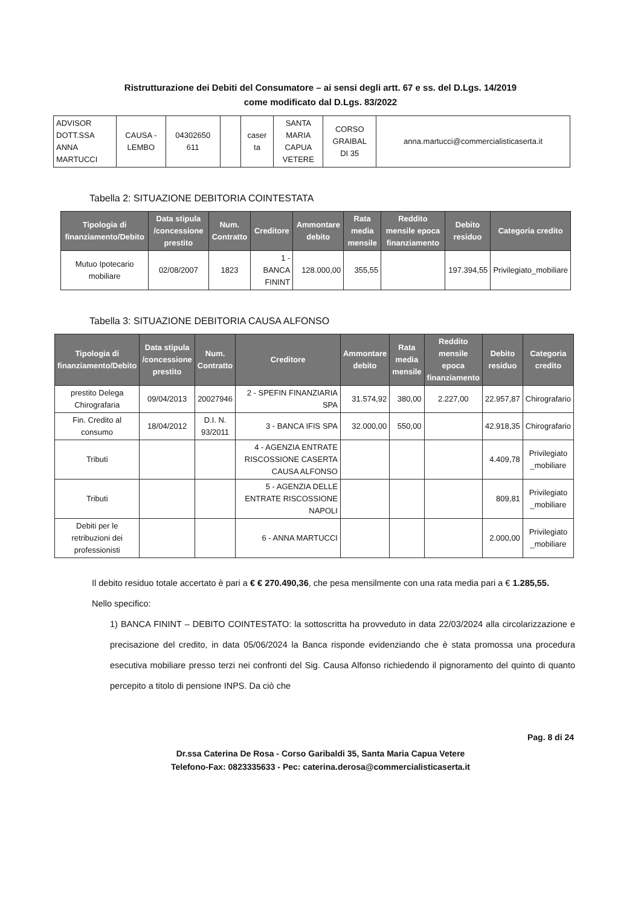Ristrutturazione dei Debiti del Consumatore – ai sensi degli artt. 67 e ss. del D.Lgs. 14/2019
come modificato dal D.Lgs. 83/2022
| ADVISOR DOTT.SSA ANNA MARTUCCI | CAUSA - LEMBO | 04302650 611 | | caser ta | SANTA MARIA CAPUA VETERE | CORSO GRAIBAL DI 35 | anna.martucci@commercialisticaserta.it |
Tabella 2: SITUAZIONE DEBITORIA COINTESTATA
| Tipologia di finanziamento/Debito | Data stipula /concessione prestito | Num. Contratto | Creditore | Ammontare debito | Rata media mensile | Reddito mensile epoca finanziamento | Debito residuo | Categoria credito |
| --- | --- | --- | --- | --- | --- | --- | --- | --- |
| Mutuo Ipotecario mobiliare | 02/08/2007 | 1823 | 1 - BANCA FININT | 128.000,00 | 355,55 | | 197.394,55 | Privilegiato_mobiliare |
Tabella 3: SITUAZIONE DEBITORIA CAUSA ALFONSO
| Tipologia di finanziamento/Debito | Data stipula /concessione prestito | Num. Contratto | Creditore | Ammontare debito | Rata media mensile | Reddito mensile epoca finanziamento | Debito residuo | Categoria credito |
| --- | --- | --- | --- | --- | --- | --- | --- | --- |
| prestito Delega Chirografaria | 09/04/2013 | 20027946 | 2 - SPEFIN FINANZIARIA SPA | 31.574,92 | 380,00 | 2.227,00 | 22.957,87 | Chirografario |
| Fin. Credito al consumo | 18/04/2012 | D.I. N. 93/2011 | 3 - BANCA IFIS SPA | 32.000,00 | 550,00 | | 42.918,35 | Chirografario |
| Tributi | | | 4 - AGENZIA ENTRATE RISCOSSIONE CASERTA CAUSA ALFONSO | | | | 4.409,78 | Privilegiato _mobiliare |
| Tributi | | | 5 - AGENZIA DELLE ENTRATE RISCOSSIONE NAPOLI | | | | 809,81 | Privilegiato _mobiliare |
| Debiti per le retribuzioni dei professionisti | | | 6 - ANNA MARTUCCI | | | | 2.000,00 | Privilegiato _mobiliare |
Il debito residuo totale accertato è pari a € € 270.490,36, che pesa mensilmente con una rata media pari a € 1.285,55.
Nello specifico:
1) BANCA FININT – DEBITO COINTESTATO: la sottoscritta ha provveduto in data 22/03/2024 alla circolarizzazione e precisazione del credito, in data 05/06/2024 la Banca risponde evidenziando che è stata promossa una procedura esecutiva mobiliare presso terzi nei confronti del Sig. Causa Alfonso richiedendo il pignoramento del quinto di quanto percepito a titolo di pensione INPS. Da ciò che
Pag. 8 di 24
Dr.ssa Caterina De Rosa - Corso Garibaldi 35, Santa Maria Capua Vetere
Telefono-Fax: 0823335633 - Pec: caterina.derosa@commercialisticaserta.it